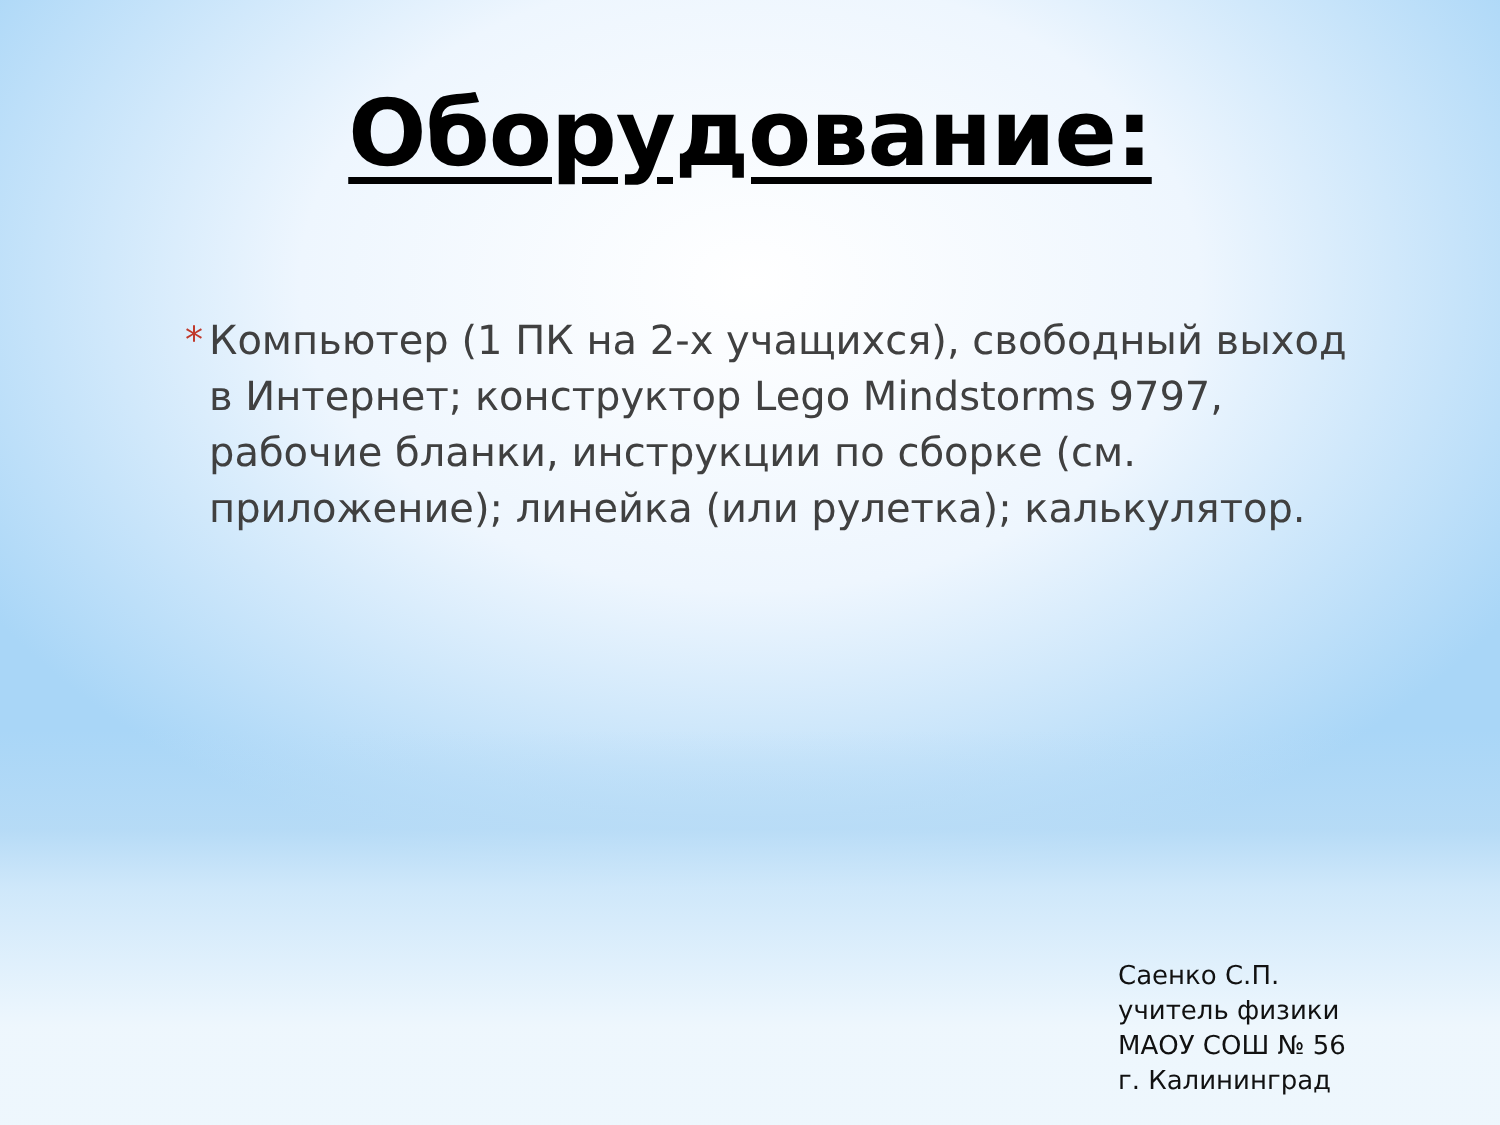Оборудование:
* Компьютер (1 ПК на 2-х учащихся), свободный выход в Интернет; конструктор Lego Mindstorms 9797, рабочие бланки, инструкции по сборке (см. приложение); линейка (или рулетка); калькулятор.
Саенко С.П.
учитель физики
МАОУ СОШ № 56
г. Калининград